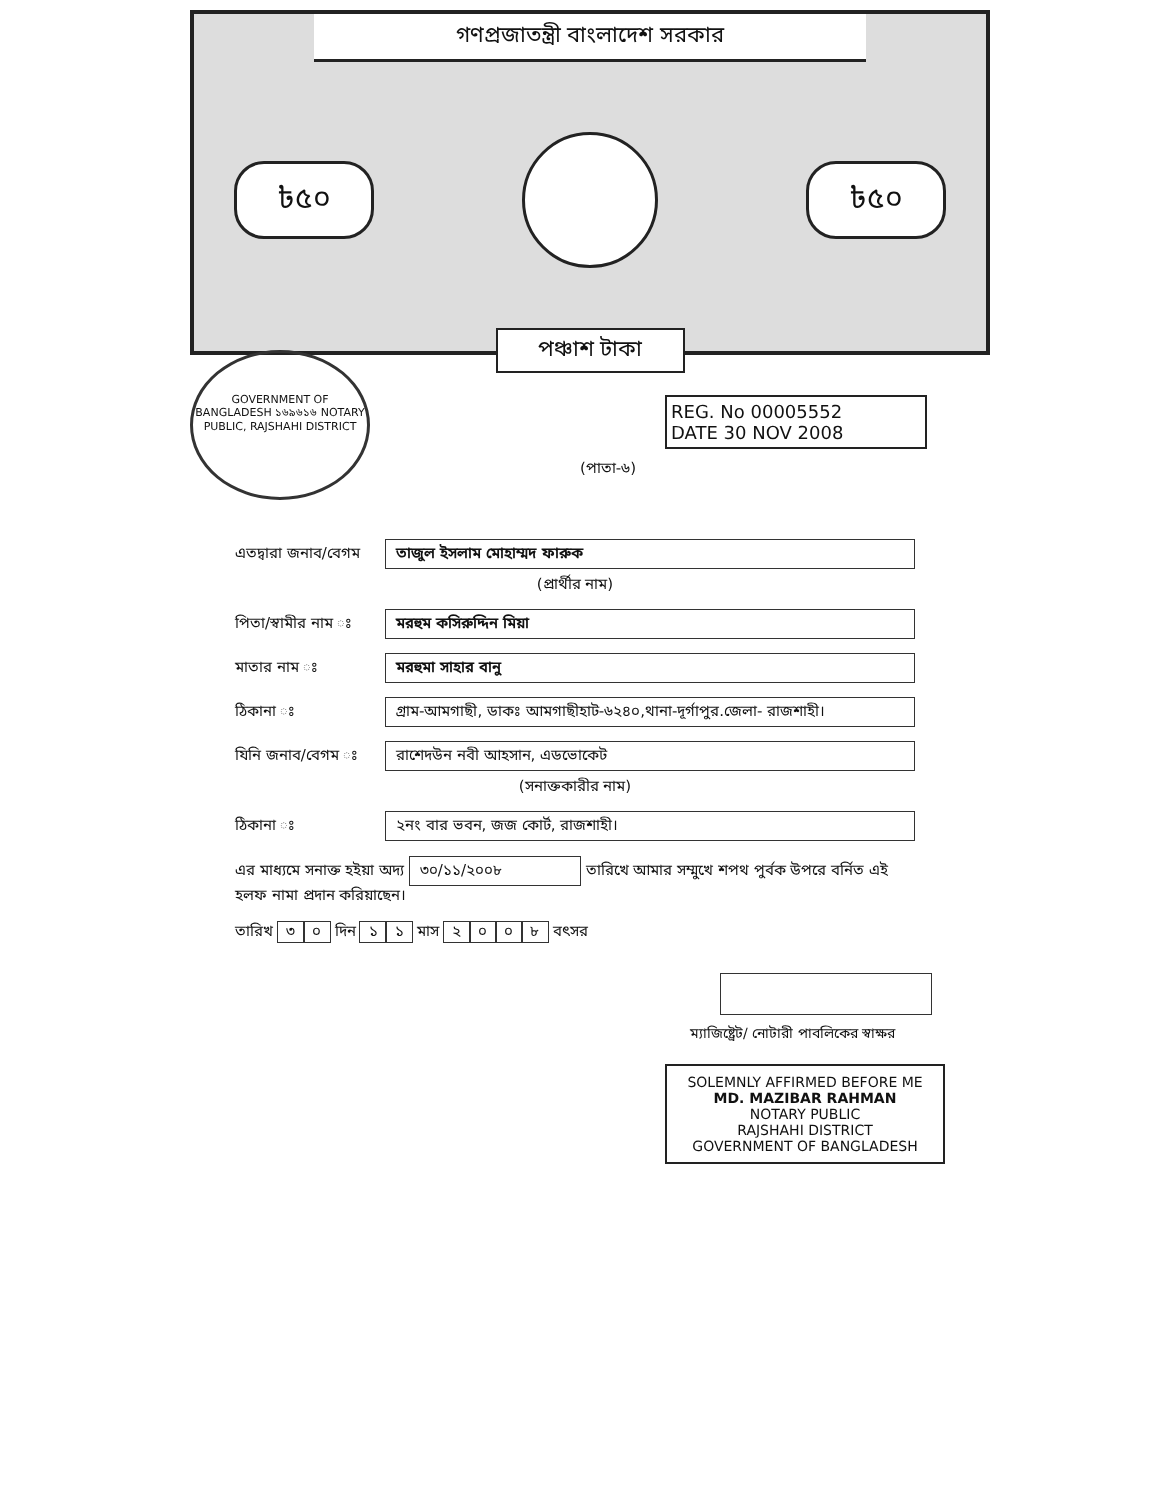গণপ্রজাতন্ত্রী বাংলাদেশ সরকার
৳৫০ ৳৫০
পঞ্চাশ টাকা
GOVERNMENT OF BANGLADESH ১৬৯৬১৬ NOTARY PUBLIC, RAJSHAHI DISTRICT
REG. No 00005552
DATE 30 NOV 2008
(পাতা-৬)
এতদ্বারা জনাব/বেগম তাজুল ইসলাম মোহাম্মদ ফারুক
(প্রার্থীর নাম)
পিতা/স্বামীর নাম ঃ মরহুম কসিরুদ্দিন মিয়া
মাতার নাম ঃ মরহুমা সাহার বানু
ঠিকানা ঃ গ্রাম-আমগাছী, ডাকঃ আমগাছীহাট-৬২৪০,থানা-দূর্গাপুর.জেলা- রাজশাহী।
যিনি জনাব/বেগম ঃ রাশেদউন নবী আহসান, এডভোকেট
(সনাক্তকারীর নাম)
ঠিকানা ঃ ২নং বার ভবন, জজ কোর্ট, রাজশাহী।
এর মাধ্যমে সনাক্ত হইয়া অদ্য ৩০/১১/২০০৮ তারিখে আমার সম্মুখে শপথ পুর্বক উপরে বর্নিত এই হলফ নামা প্রদান করিয়াছেন।
তারিখ ৩০ দিন ১১ মাস ২০০৮ বৎসর
ম্যাজিষ্ট্রেট/ নোটারী পাবলিকের স্বাক্ষর
SOLEMNLY AFFIRMED BEFORE ME
MD. MAZIBAR RAHMAN
NOTARY PUBLIC
RAJSHAHI DISTRICT
GOVERNMENT OF BANGLADESH